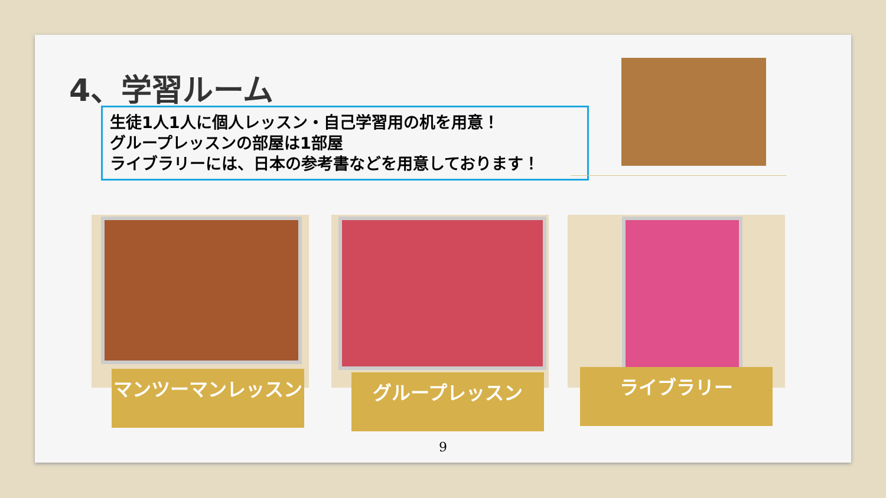4、学習ルーム
生徒1人1人に個人レッスン・自己学習用の机を用意！
グループレッスンの部屋は1部屋
ライブラリーには、日本の参考書などを用意しております！
マンツーマンレッスン グループレッスン ライブラリー
9